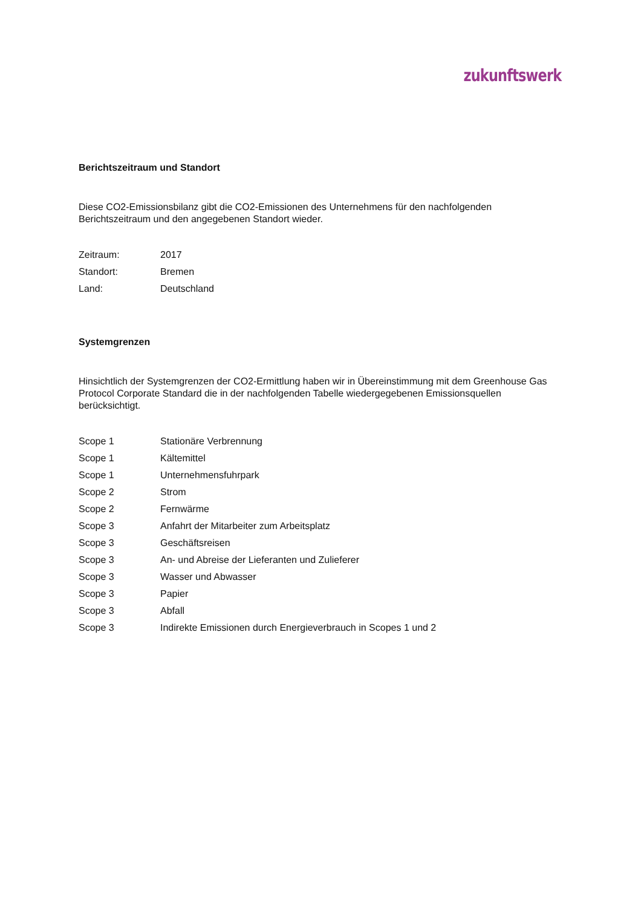zukunftswerk
Berichtszeitraum und Standort
Diese CO2-Emissionsbilanz gibt die CO2-Emissionen des Unternehmens für den nachfolgenden Berichtszeitraum und den angegebenen Standort wieder.
| Zeitraum: | 2017 |
| Standort: | Bremen |
| Land: | Deutschland |
Systemgrenzen
Hinsichtlich der Systemgrenzen der CO2-Ermittlung haben wir in Übereinstimmung mit dem Greenhouse Gas Protocol Corporate Standard die in der nachfolgenden Tabelle wiedergegebenen Emissionsquellen berücksichtigt.
| Scope 1 | Stationäre Verbrennung |
| Scope 1 | Kältemittel |
| Scope 1 | Unternehmensfuhrpark |
| Scope 2 | Strom |
| Scope 2 | Fernwärme |
| Scope 3 | Anfahrt der Mitarbeiter zum Arbeitsplatz |
| Scope 3 | Geschäftsreisen |
| Scope 3 | An- und Abreise der Lieferanten und Zulieferer |
| Scope 3 | Wasser und Abwasser |
| Scope 3 | Papier |
| Scope 3 | Abfall |
| Scope 3 | Indirekte Emissionen durch Energieverbrauch in Scopes 1 und 2 |